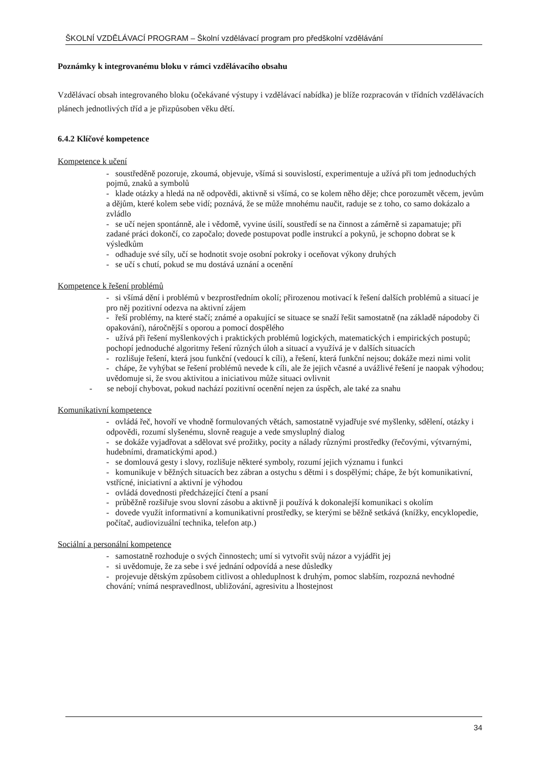ŠKOLNÍ VZDĚLÁVACÍ PROGRAM – Školní vzdělávací program pro předškolní vzdělávání
Poznámky k integrovanému bloku v rámci vzdělávacího obsahu
Vzdělávací obsah integrovaného bloku (očekávané výstupy i vzdělávací nabídka) je blíže rozpracován v třídních vzdělávacích plánech jednotlivých tříd a je přizpůsoben věku dětí.
6.4.2 Klíčové kompetence
Kompetence k učení
- soustředěně pozoruje, zkoumá, objevuje, všímá si souvislostí, experimentuje a užívá při tom jednoduchých pojmů, znaků a symbolů
- klade otázky a hledá na ně odpovědi, aktivně si všímá, co se kolem něho děje; chce porozumět věcem, jevům a dějům, které kolem sebe vidí; poznává, že se může mnohému naučit, raduje se z toho, co samo dokázalo a zvládlo
- se učí nejen spontánně, ale i vědomě, vyvine úsilí, soustředí se na činnost a záměrně si zapamatuje; při zadané práci dokončí, co započalo; dovede postupovat podle instrukcí a pokynů, je schopno dobrat se k výsledkům
- odhaduje své síly, učí se hodnotit svoje osobní pokroky i oceňovat výkony druhých
- se učí s chutí, pokud se mu dostává uznání a ocenění
Kompetence k řešení problémů
- si všímá dění i problémů v bezprostředním okolí; přirozenou motivací k řešení dalších problémů a situací je pro něj pozitivní odezva na aktivní zájem
- řeší problémy, na které stačí; známé a opakující se situace se snaží řešit samostatně (na základě nápodoby či opakování), náročnější s oporou a pomocí dospělého
- užívá při řešení myšlenkových i praktických problémů logických, matematických i empirických postupů; pochopí jednoduché algoritmy řešení různých úloh a situací a využívá je v dalších situacích
- rozlišuje řešení, která jsou funkční (vedoucí k cíli), a řešení, která funkční nejsou; dokáže mezi nimi volit
- chápe, že vyhýbat se řešení problémů nevede k cíli, ale že jejich včasné a uvážlivé řešení je naopak výhodou; uvědomuje si, že svou aktivitou a iniciativou může situaci ovlivnit
- se nebojí chybovat, pokud nachází pozitivní ocenění nejen za úspěch, ale také za snahu
Komunikativní kompetence
- ovládá řeč, hovoří ve vhodně formulovaných větách, samostatně vyjadřuje své myšlenky, sdělení, otázky i odpovědi, rozumí slyšenému, slovně reaguje a vede smysluplný dialog
- se dokáže vyjadřovat a sdělovat své prožitky, pocity a nálady různými prostředky (řečovými, výtvarnými, hudebními, dramatickými apod.)
- se domlouvá gesty i slovy, rozlišuje některé symboly, rozumí jejich významu i funkci
- komunikuje v běžných situacích bez zábran a ostychu s dětmi i s dospělými; chápe, že být komunikativní, vstřícné, iniciativní a aktivní je výhodou
- ovládá dovednosti předcházející čtení a psaní
- průběžně rozšiřuje svou slovní zásobu a aktivně ji používá k dokonalejší komunikaci s okolím
- dovede využít informativní a komunikativní prostředky, se kterými se běžně setkává (knížky, encyklopedie, počítač, audiovizuální technika, telefon atp.)
Sociální a personální kompetence
- samostatně rozhoduje o svých činnostech; umí si vytvořit svůj názor a vyjádřit jej
- si uvědomuje, že za sebe i své jednání odpovídá a nese důsledky
- projevuje dětským způsobem citlivost a ohleduplnost k druhým, pomoc slabším, rozpozná nevhodné chování; vnímá nespravedlnost, ubližování, agresivitu a lhostejnost
34